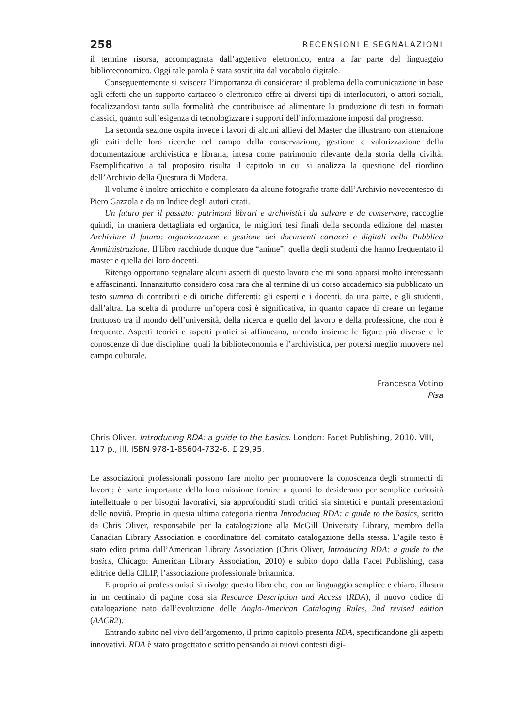258 RECENSIONI E SEGNALAZIONI
il termine risorsa, accompagnata dall’aggettivo elettronico, entra a far parte del linguaggio biblioteconomico. Oggi tale parola è stata sostituita dal vocabolo digitale.
Conseguentemente si sviscera l’importanza di considerare il problema della comunicazione in base agli effetti che un supporto cartaceo o elettronico offre ai diversi tipi di interlocutori, o attori sociali, focalizzandosi tanto sulla formalità che contribuisce ad alimentare la produzione di testi in formati classici, quanto sull’esigenza di tecnologizzare i supporti dell’informazione imposti dal progresso.
La seconda sezione ospita invece i lavori di alcuni allievi del Master che illustrano con attenzione gli esiti delle loro ricerche nel campo della conservazione, gestione e valorizzazione della documentazione archivistica e libraria, intesa come patrimonio rilevante della storia della civiltà. Esemplificativo a tal proposito risulta il capitolo in cui si analizza la questione del riordino dell’Archivio della Questura di Modena.
Il volume è inoltre arricchito e completato da alcune fotografie tratte dall’Archivio novecentesco di Piero Gazzola e da un Indice degli autori citati.
Un futuro per il passato: patrimoni librari e archivistici da salvare e da conservare, raccoglie quindi, in maniera dettagliata ed organica, le migliori tesi finali della seconda edizione del master Archiviare il futuro: organizzazione e gestione dei documenti cartacei e digitali nella Pubblica Amministrazione. Il libro racchiude dunque due “anime”: quella degli studenti che hanno frequentato il master e quella dei loro docenti.
Ritengo opportuno segnalare alcuni aspetti di questo lavoro che mi sono apparsi molto interessanti e affascinanti. Innanzitutto considero cosa rara che al termine di un corso accademico sia pubblicato un testo summa di contributi e di ottiche differenti: gli esperti e i docenti, da una parte, e gli studenti, dall’altra. La scelta di produrre un’opera così è significativa, in quanto capace di creare un legame fruttuoso tra il mondo dell’università, della ricerca e quello del lavoro e della professione, che non è frequente. Aspetti teorici e aspetti pratici si affiancano, unendo insieme le figure più diverse e le conoscenze di due discipline, quali la biblioteconomia e l’archivistica, per potersi meglio muovere nel campo culturale.
Francesca Votino
Pisa
Chris Oliver. Introducing RDA: a guide to the basics. London: Facet Publishing, 2010. VIII, 117 p., ill. ISBN 978-1-85604-732-6. £ 29,95.
Le associazioni professionali possono fare molto per promuovere la conoscenza degli strumenti di lavoro; è parte importante della loro missione fornire a quanti lo desiderano per semplice curiosità intellettuale o per bisogni lavorativi, sia approfonditi studi critici sia sintetici e puntali presentazioni delle novità. Proprio in questa ultima categoria rientra Introducing RDA: a guide to the basics, scritto da Chris Oliver, responsabile per la catalogazione alla McGill University Library, membro della Canadian Library Association e coordinatore del comitato catalogazione della stessa. L’agile testo è stato edito prima dall’American Library Association (Chris Oliver, Introducing RDA: a guide to the basics, Chicago: American Library Association, 2010) e subito dopo dalla Facet Publishing, casa editrice della CILIP, l’associazione professionale britannica.
E proprio ai professionisti si rivolge questo libro che, con un linguaggio semplice e chiaro, illustra in un centinaio di pagine cosa sia Resource Description and Access (RDA), il nuovo codice di catalogazione nato dall’evoluzione delle Anglo-American Cataloging Rules, 2nd revised edition (AACR2).
Entrando subito nel vivo dell’argomento, il primo capitolo presenta RDA, specificandone gli aspetti innovativi. RDA è stato progettato e scritto pensando ai nuovi contesti digi-